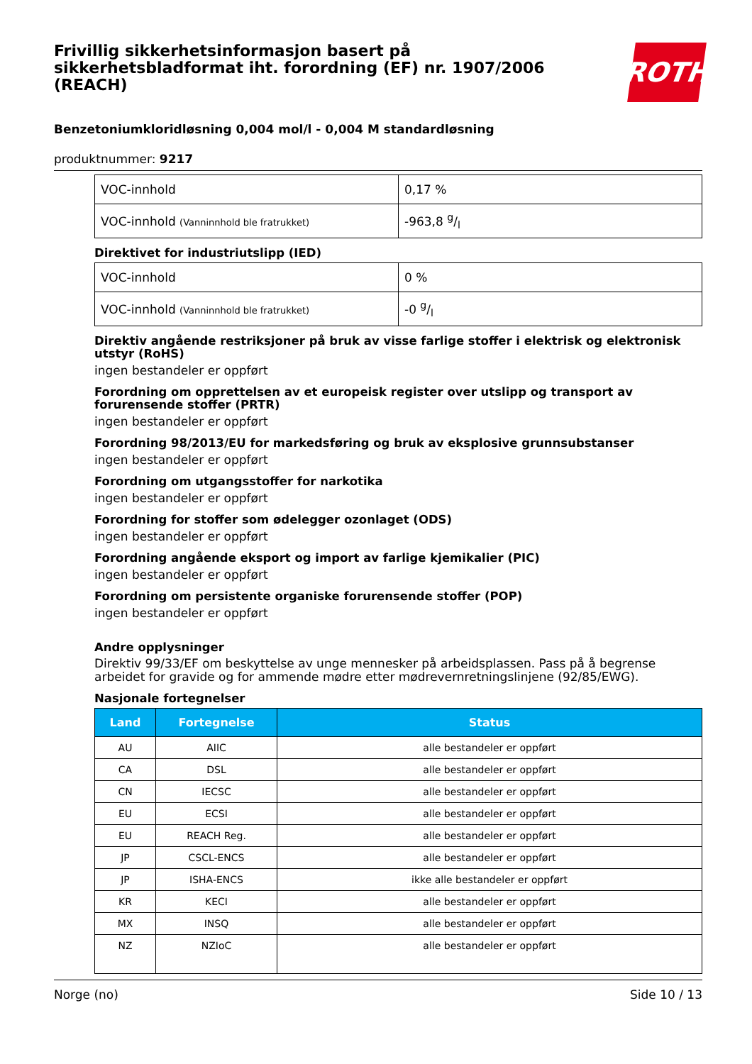Frivillig sikkerhetsinformasjon basert på
sikkerhetsbladformat iht. forordning (EF) nr. 1907/2006
(REACH)
ROTH
Benzetoniumkloridløsning 0,004 mol/l - 0,004 M standardløsning
produktnummer: 9217
| VOC-innhold | 0,17 % |
| VOC-innhold (Vanninnhold ble fratrukket) | -963,8 g/l |
Direktivet for industriutslipp (IED)
| VOC-innhold | 0 % |
| VOC-innhold (Vanninnhold ble fratrukket) | -0 g/l |
Direktiv angående restriksjoner på bruk av visse farlige stoffer i elektrisk og elektronisk utstyr (RoHS)
ingen bestandeler er oppført
Forordning om opprettelsen av et europeisk register over utslipp og transport av forurensende stoffer (PRTR)
ingen bestandeler er oppført
Forordning 98/2013/EU for markedsføring og bruk av eksplosive grunnsubstanser
ingen bestandeler er oppført
Forordning om utgangsstoffer for narkotika
ingen bestandeler er oppført
Forordning for stoffer som ødelegger ozonlaget (ODS)
ingen bestandeler er oppført
Forordning angående eksport og import av farlige kjemikalier (PIC)
ingen bestandeler er oppført
Forordning om persistente organiske forurensende stoffer (POP)
ingen bestandeler er oppført
Andre opplysninger
Direktiv 99/33/EF om beskyttelse av unge mennesker på arbeidsplassen. Pass på å begrense arbeidet for gravide og for ammende mødre etter mødrevernretningslinjene (92/85/EWG).
Nasjonale fortegnelser
| Land | Fortegnelse | Status |
| --- | --- | --- |
| AU | AIIC | alle bestandeler er oppført |
| CA | DSL | alle bestandeler er oppført |
| CN | IECSC | alle bestandeler er oppført |
| EU | ECSI | alle bestandeler er oppført |
| EU | REACH Reg. | alle bestandeler er oppført |
| JP | CSCL-ENCS | alle bestandeler er oppført |
| JP | ISHA-ENCS | ikke alle bestandeler er oppført |
| KR | KECI | alle bestandeler er oppført |
| MX | INSQ | alle bestandeler er oppført |
| NZ | NZIoC | alle bestandeler er oppført |
Norge (no) Side 10 / 13